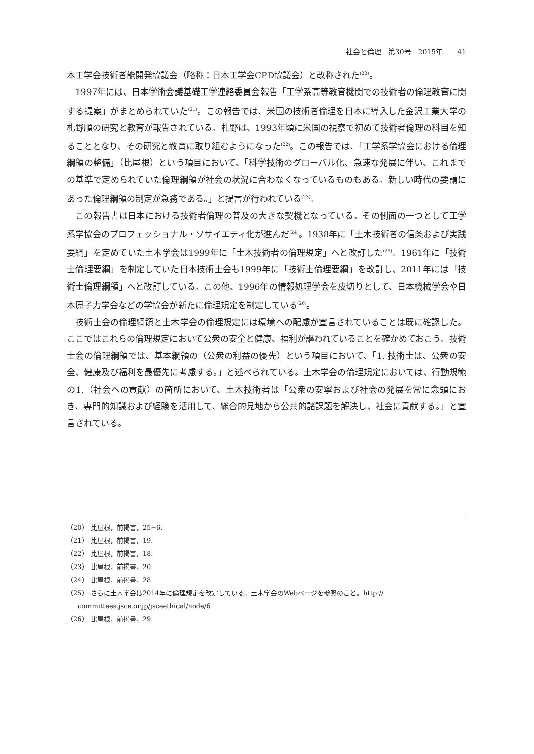社会と倫理　第30号　2015年　　41
本工学会技術者能開発協議会（略称：日本工学会CPD協議会）と改称された<sup>(20)</sup>。
1997年には、日本学術会議基礎工学連絡委員会報告「工学系高等教育機関での技術者の倫理教育に関する提案」がまとめられていた<sup>(21)</sup>。この報告では、米国の技術者倫理を日本に導入した金沢工業大学の札野順の研究と教育が報告されている。札野は、1993年頃に米国の視察で初めて技術者倫理の科目を知ることとなり、その研究と教育に取り組むようになった<sup>(22)</sup>。この報告では、「工学系学協会における倫理綱領の整備」（比屋根）という項目において、「科学技術のグローバル化、急速な発展に伴い、これまでの基準で定められていた倫理綱領が社会の状況に合わなくなっているものもある。新しい時代の要請にあった倫理綱領の制定が急務である。」と提言が行われている<sup>(23)</sup>。
この報告書は日本における技術者倫理の普及の大きな契機となっている。その側面の一つとして工学系学協会のプロフェッショナル・ソサイエティ化が進んだ<sup>(24)</sup>。1938年に「土木技術者の信条および実践要綱」を定めていた土木学会は1999年に「土木技術者の倫理規定」へと改訂した<sup>(25)</sup>。1961年に「技術士倫理要綱」を制定していた日本技術士会も1999年に「技術士倫理要綱」を改訂し、2011年には「技術士倫理綱領」へと改訂している。この他、1996年の情報処理学会を皮切りとして、日本機械学会や日本原子力学会などの学協会が新たに倫理規定を制定している<sup>(26)</sup>。
技術士会の倫理綱領と土木学会の倫理規定には環境への配慮が宣言されていることは既に確認した。ここではこれらの倫理規定において公衆の安全と健康、福利が謳われていることを確かめておこう。技術士会の倫理綱領では、基本綱領の（公衆の利益の優先）という項目において、「1. 技術士は、公衆の安全、健康及び福利を最優先に考慮する。」と述べられている。土木学会の倫理規定においては、行動規範の1.（社会への貢献）の箇所において、土木技術者は「公衆の安寧および社会の発展を常に念頭におき、専門的知識および経験を活用して、総合的見地から公共的諸課題を解決し、社会に貢献する。」と宣言されている。
（20） 比屋根，前掲書，25−6.
（21） 比屋根，前掲書，19.
（22） 比屋根，前掲書，18.
（23） 比屋根，前掲書，20.
（24） 比屋根，前掲書，28.
（25） さらに土木学会は2014年に倫理規定を改定している。土木学会のWebページを参照のこと。http://
committees.jsce.or.jp/jsceethical/node/6
（26） 比屋根，前掲書，29.